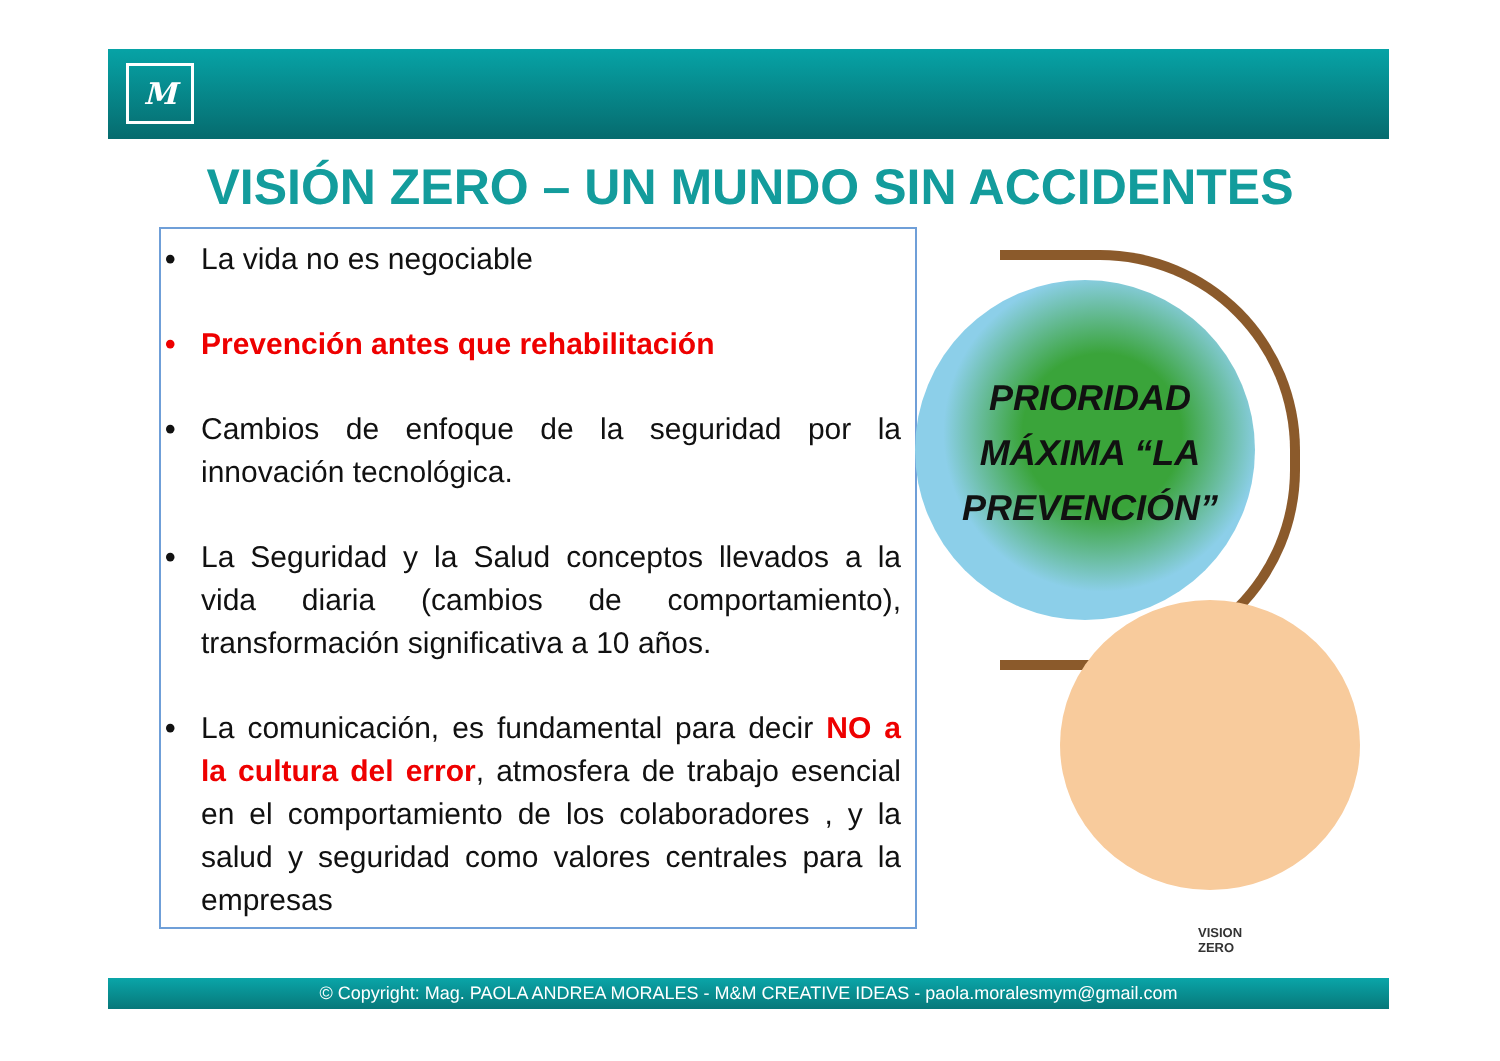M
VISIÓN ZERO – UN MUNDO SIN ACCIDENTES
• La vida no es negociable
• Prevención antes que rehabilitación
• Cambios de enfoque de la seguridad por la innovación tecnológica.
• La Seguridad y la Salud conceptos llevados a la vida diaria (cambios de comportamiento), transformación significativa a 10 años.
• La comunicación, es fundamental para decir NO a la cultura del error, atmosfera de trabajo esencial en el comportamiento de los colaboradores , y la salud y seguridad como valores centrales para la empresas
PRIORIDAD MÁXIMA “LA PREVENCIÓN”
VISION
ZERO
© Copyright: Mag. PAOLA ANDREA MORALES - M&M CREATIVE IDEAS - paola.moralesmym@gmail.com